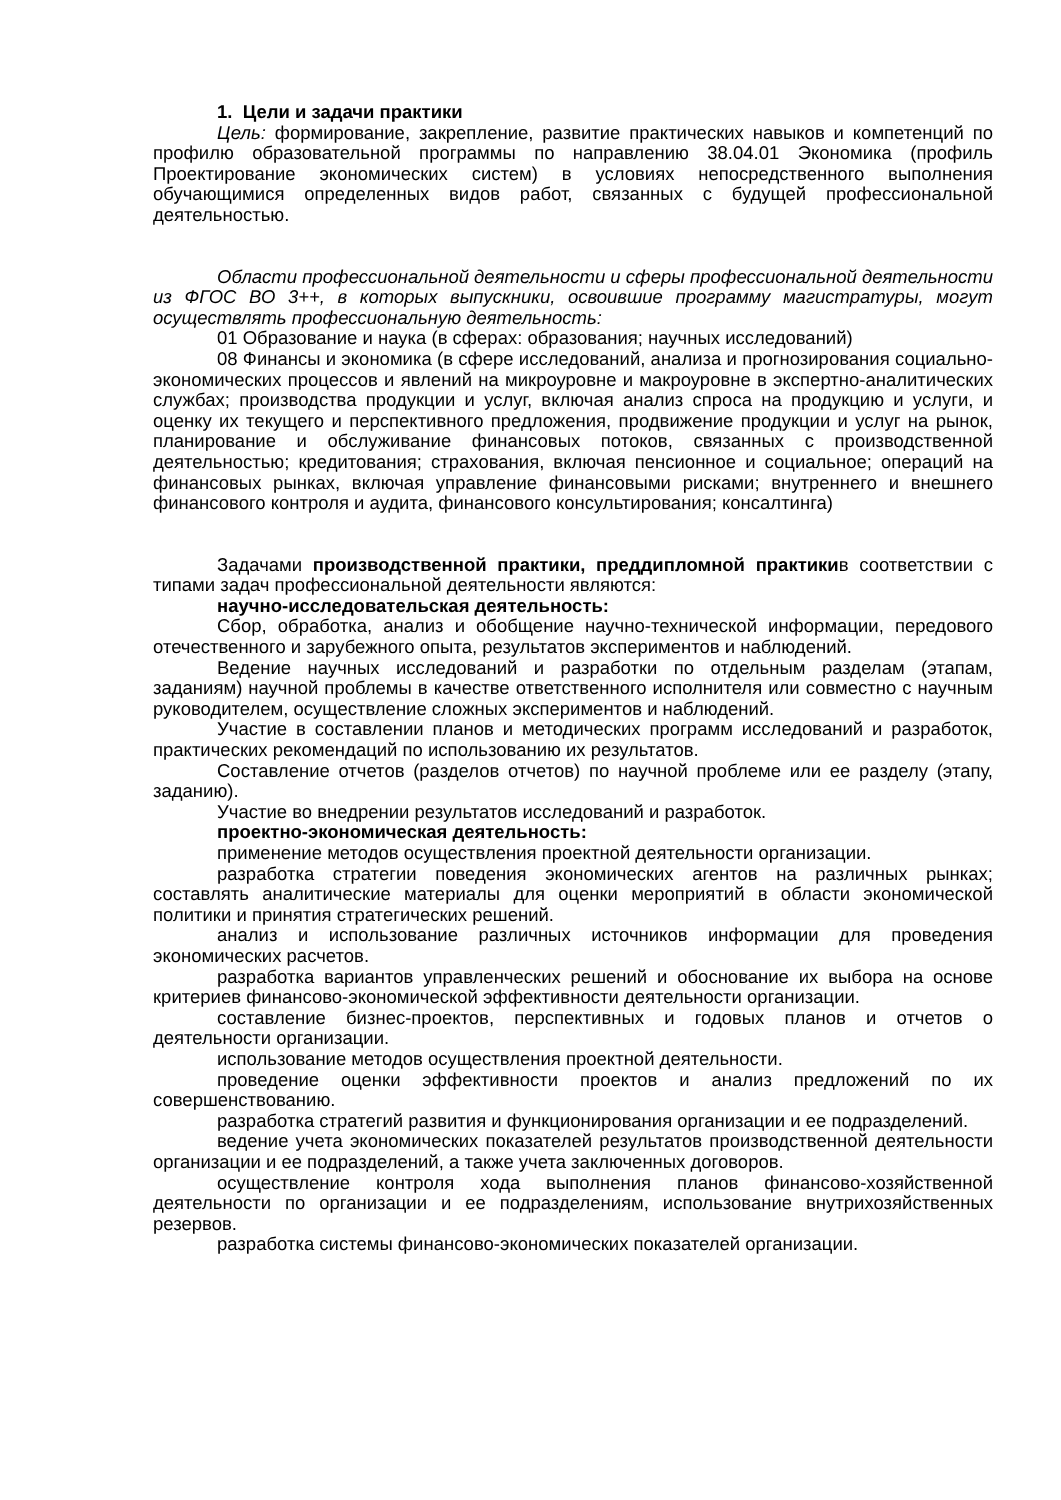1. Цели и задачи практики
Цель: формирование, закрепление, развитие практических навыков и компетенций по профилю образовательной программы по направлению 38.04.01 Экономика (профиль Проектирование экономических систем) в условиях непосредственного выполнения обучающимися определенных видов работ, связанных с будущей профессиональной деятельностью.
Области профессиональной деятельности и сферы профессиональной деятельности из ФГОС ВО 3++, в которых выпускники, освоившие программу магистратуры, могут осуществлять профессиональную деятельность:
01 Образование и наука (в сферах: образования; научных исследований)
08 Финансы и экономика (в сфере исследований, анализа и прогнозирования социально-экономических процессов и явлений на микроуровне и макроуровне в экспертно-аналитических службах; производства продукции и услуг, включая анализ спроса на продукцию и услуги, и оценку их текущего и перспективного предложения, продвижение продукции и услуг на рынок, планирование и обслуживание финансовых потоков, связанных с производственной деятельностью; кредитования; страхования, включая пенсионное и социальное; операций на финансовых рынках, включая управление финансовыми рисками; внутреннего и внешнего финансового контроля и аудита, финансового консультирования; консалтинга)
Задачами производственной практики, преддипломной практикив соответствии с типами задач профессиональной деятельности являются:
научно-исследовательская деятельность:
Сбор, обработка, анализ и обобщение научно-технической информации, передового отечественного и зарубежного опыта, результатов экспериментов и наблюдений.
Ведение научных исследований и разработки по отдельным разделам (этапам, заданиям) научной проблемы в качестве ответственного исполнителя или совместно с научным руководителем, осуществление сложных экспериментов и наблюдений.
Участие в составлении планов и методических программ исследований и разработок, практических рекомендаций по использованию их результатов.
Составление отчетов (разделов отчетов) по научной проблеме или ее разделу (этапу, заданию).
Участие во внедрении результатов исследований и разработок.
проектно-экономическая деятельность:
применение методов осуществления проектной деятельности организации.
разработка стратегии поведения экономических агентов на различных рынках; составлять аналитические материалы для оценки мероприятий в области экономической политики и принятия стратегических решений.
анализ и использование различных источников информации для проведения экономических расчетов.
разработка вариантов управленческих решений и обоснование их выбора на основе критериев финансово-экономической эффективности деятельности организации.
составление бизнес-проектов, перспективных и годовых планов и отчетов о деятельности организации.
использование методов осуществления проектной деятельности.
проведение оценки эффективности проектов и анализ предложений по их совершенствованию.
разработка стратегий развития и функционирования организации и ее подразделений.
ведение учета экономических показателей результатов производственной деятельности организации и ее подразделений, а также учета заключенных договоров.
осуществление контроля хода выполнения планов финансово-хозяйственной деятельности по организации и ее подразделениям, использование внутрихозяйственных резервов.
разработка системы финансово-экономических показателей организации.